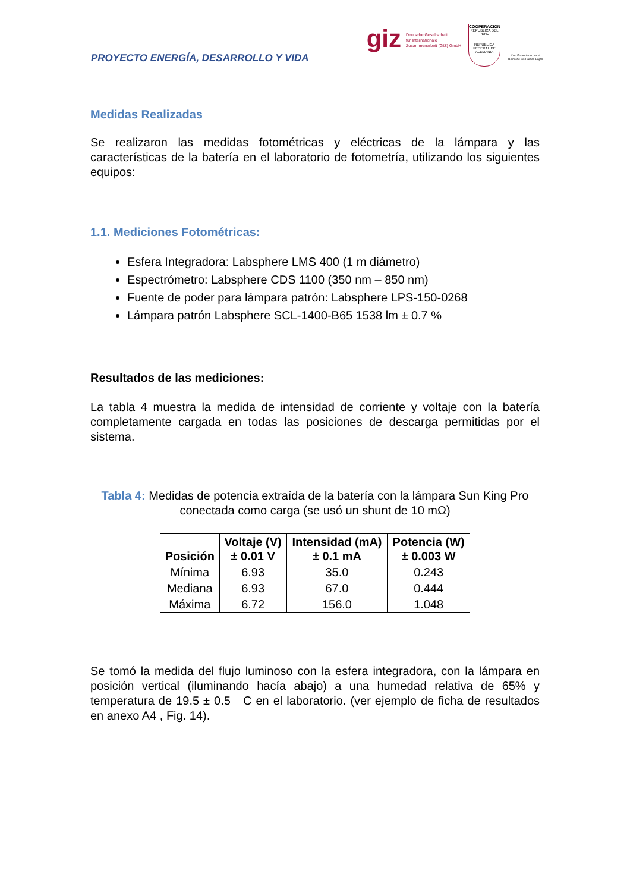PROYECTO ENERGÍA, DESARROLLO Y VIDA
giz
Deutsche Gesellschaft
für Internationale
Zusammenarbeit (GIZ) GmbH
COOPERACION
REPUBLICA DEL PERU
REPUBLICA FEDERAL DE ALEMANIA
Co - Financiado por el Reino de los Países Bajos
Medidas Realizadas
Se realizaron las medidas fotométricas y eléctricas de la lámpara y las características de la batería en el laboratorio de fotometría, utilizando los siguientes equipos:
1.1. Mediciones Fotométricas:
Esfera Integradora: Labsphere LMS 400 (1 m diámetro)
Espectrómetro: Labsphere CDS 1100 (350 nm – 850 nm)
Fuente de poder para lámpara patrón: Labsphere LPS-150-0268
Lámpara patrón Labsphere SCL-1400-B65 1538 lm ± 0.7 %
Resultados de las mediciones:
La tabla 4 muestra la medida de intensidad de corriente y voltaje con la batería completamente cargada en todas las posiciones de descarga permitidas por el sistema.
Tabla 4: Medidas de potencia extraída de la batería con la lámpara Sun King Pro conectada como carga (se usó un shunt de 10 mΩ)
| Posición | Voltaje (V) ± 0.01 V | Intensidad (mA) ± 0.1 mA | Potencia (W) ± 0.003 W |
| --- | --- | --- | --- |
| Mínima | 6.93 | 35.0 | 0.243 |
| Mediana | 6.93 | 67.0 | 0.444 |
| Máxima | 6.72 | 156.0 | 1.048 |
Se tomó la medida del flujo luminoso con la esfera integradora, con la lámpara en posición vertical (iluminando hacía abajo) a una humedad relativa de 65% y temperatura de 19.5 ± 0.5 C en el laboratorio. (ver ejemplo de ficha de resultados en anexo A4 , Fig. 14).